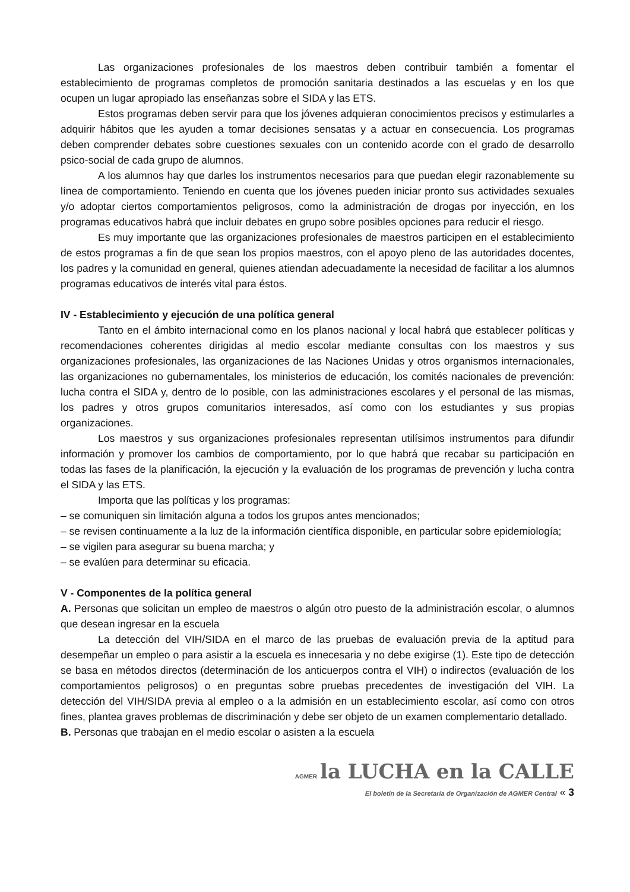Las organizaciones profesionales de los maestros deben contribuir también a fomentar el establecimiento de programas completos de promoción sanitaria destinados a las escuelas y en los que ocupen un lugar apropiado las enseñanzas sobre el SIDA y las ETS.
Estos programas deben servir para que los jóvenes adquieran conocimientos precisos y estimularles a adquirir hábitos que les ayuden a tomar decisiones sensatas y a actuar en consecuencia. Los programas deben comprender debates sobre cuestiones sexuales con un contenido acorde con el grado de desarrollo psico-social de cada grupo de alumnos.
A los alumnos hay que darles los instrumentos necesarios para que puedan elegir razonablemente su línea de comportamiento. Teniendo en cuenta que los jóvenes pueden iniciar pronto sus actividades sexuales y/o adoptar ciertos comportamientos peligrosos, como la administración de drogas por inyección, en los programas educativos habrá que incluir debates en grupo sobre posibles opciones para reducir el riesgo.
Es muy importante que las organizaciones profesionales de maestros participen en el establecimiento de estos programas a fin de que sean los propios maestros, con el apoyo pleno de las autoridades docentes, los padres y la comunidad en general, quienes atiendan adecuadamente la necesidad de facilitar a los alumnos programas educativos de interés vital para éstos.
IV - Establecimiento y ejecución de una política general
Tanto en el ámbito internacional como en los planos nacional y local habrá que establecer políticas y recomendaciones coherentes dirigidas al medio escolar mediante consultas con los maestros y sus organizaciones profesionales, las organizaciones de las Naciones Unidas y otros organismos internacionales, las organizaciones no gubernamentales, los ministerios de educación, los comités nacionales de prevención: lucha contra el SIDA y, dentro de lo posible, con las administraciones escolares y el personal de las mismas, los padres y otros grupos comunitarios interesados, así como con los estudiantes y sus propias organizaciones.
Los maestros y sus organizaciones profesionales representan utilísimos instrumentos para difundir información y promover los cambios de comportamiento, por lo que habrá que recabar su participación en todas las fases de la planificación, la ejecución y la evaluación de los programas de prevención y lucha contra el SIDA y las ETS.
Importa que las políticas y los programas:
– se comuniquen sin limitación alguna a todos los grupos antes mencionados;
– se revisen continuamente a la luz de la información científica disponible, en particular sobre epidemiología;
– se vigilen para asegurar su buena marcha; y
– se evalúen para determinar su eficacia.
V - Componentes de la política general
A. Personas que solicitan un empleo de maestros o algún otro puesto de la administración escolar, o alumnos que desean ingresar en la escuela
La detección del VIH/SIDA en el marco de las pruebas de evaluación previa de la aptitud para desempeñar un empleo o para asistir a la escuela es innecesaria y no debe exigirse (1). Este tipo de detección se basa en métodos directos (determinación de los anticuerpos contra el VIH) o indirectos (evaluación de los comportamientos peligrosos) o en preguntas sobre pruebas precedentes de investigación del VIH. La detección del VIH/SIDA previa al empleo o a la admisión en un establecimiento escolar, así como con otros fines, plantea graves problemas de discriminación y debe ser objeto de un examen complementario detallado.
B. Personas que trabajan en el medio escolar o asisten a la escuela
AGMER la LUCHA en la CALLE
El boletín de la Secretaría de Organización de AGMER Central « 3